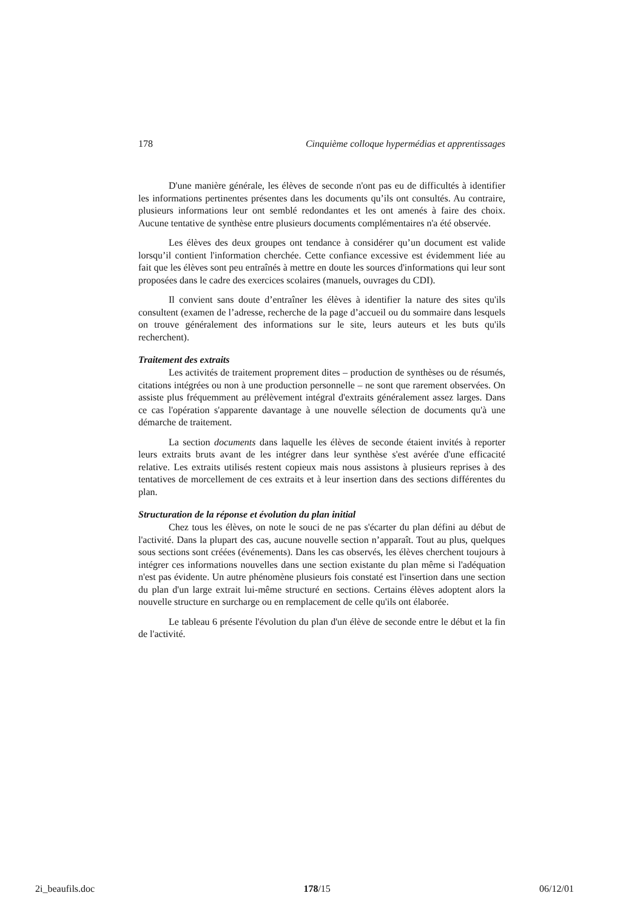178 Cinquième colloque hypermédias et apprentissages
D'une manière générale, les élèves de seconde n'ont pas eu de difficultés à identifier les informations pertinentes présentes dans les documents qu’ils ont consultés. Au contraire, plusieurs informations leur ont semblé redondantes et les ont amenés à faire des choix. Aucune tentative de synthèse entre plusieurs documents complémentaires n'a été observée.
Les élèves des deux groupes ont tendance à considérer qu’un document est valide lorsqu’il contient l'information cherchée. Cette confiance excessive est évidemment liée au fait que les élèves sont peu entraînés à mettre en doute les sources d'informations qui leur sont proposées dans le cadre des exercices scolaires (manuels, ouvrages du CDI).
Il convient sans doute d’entraîner les élèves à identifier la nature des sites qu'ils consultent (examen de l’adresse, recherche de la page d’accueil ou du sommaire dans lesquels on trouve généralement des informations sur le site, leurs auteurs et les buts qu'ils recherchent).
Traitement des extraits
Les activités de traitement proprement dites – production de synthèses ou de résumés, citations intégrées ou non à une production personnelle – ne sont que rarement observées. On assiste plus fréquemment au prélèvement intégral d'extraits généralement assez larges. Dans ce cas l'opération s'apparente davantage à une nouvelle sélection de documents qu'à une démarche de traitement.
La section documents dans laquelle les élèves de seconde étaient invités à reporter leurs extraits bruts avant de les intégrer dans leur synthèse s'est avérée d'une efficacité relative. Les extraits utilisés restent copieux mais nous assistons à plusieurs reprises à des tentatives de morcellement de ces extraits et à leur insertion dans des sections différentes du plan.
Structuration de la réponse et évolution du plan initial
Chez tous les élèves, on note le souci de ne pas s'écarter du plan défini au début de l'activité. Dans la plupart des cas, aucune nouvelle section n’apparaît. Tout au plus, quelques sous sections sont créées (événements). Dans les cas observés, les élèves cherchent toujours à intégrer ces informations nouvelles dans une section existante du plan même si l'adéquation n'est pas évidente. Un autre phénomène plusieurs fois constaté est l'insertion dans une section du plan d'un large extrait lui-même structuré en sections. Certains élèves adoptent alors la nouvelle structure en surcharge ou en remplacement de celle qu'ils ont élaborée.
Le tableau 6 présente l'évolution du plan d'un élève de seconde entre le début et la fin de l'activité.
2i_beaufils.doc 178/15 06/12/01